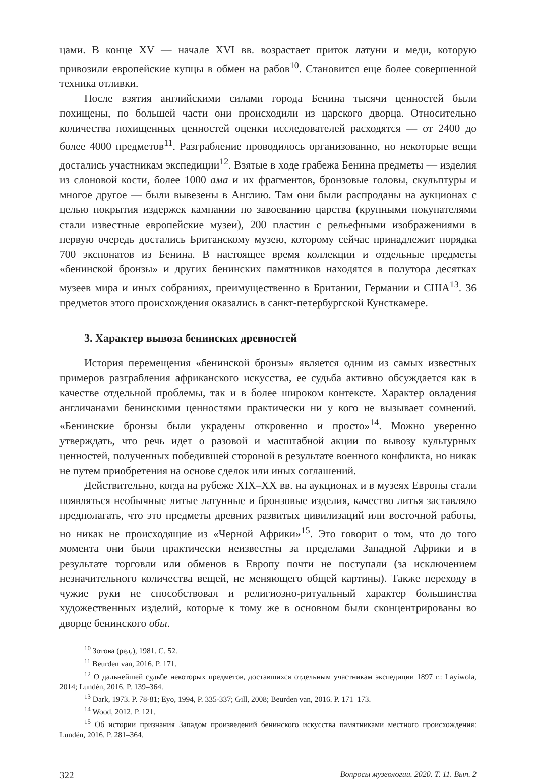цами. В конце XV — начале XVI вв. возрастает приток латуни и меди, которую привозили европейские купцы в обмен на рабов<sup>10</sup>. Становится еще более совершенной техника отливки.
После взятия английскими силами города Бенина тысячи ценностей были похищены, по большей части они происходили из царского дворца. Относительно количества похищенных ценностей оценки исследователей расходятся — от 2400 до более 4000 предметов<sup>11</sup>. Разграбление проводилось организованно, но некоторые вещи достались участникам экспедиции<sup>12</sup>. Взятые в ходе грабежа Бенина предметы — изделия из слоновой кости, более 1000 ама и их фрагментов, бронзовые головы, скульптуры и многое другое — были вывезены в Англию. Там они были распроданы на аукционах с целью покрытия издержек кампании по завоеванию царства (крупными покупателями стали известные европейские музеи), 200 пластин с рельефными изображениями в первую очередь достались Британскому музею, которому сейчас принадлежит порядка 700 экспонатов из Бенина. В настоящее время коллекции и отдельные предметы «бенинской бронзы» и других бенинских памятников находятся в полутора десятках музеев мира и иных собраниях, преимущественно в Британии, Германии и США<sup>13</sup>. 36 предметов этого происхождения оказались в санкт-петербургской Кунсткамере.
3. Характер вывоза бенинских древностей
История перемещения «бенинской бронзы» является одним из самых известных примеров разграбления африканского искусства, ее судьба активно обсуждается как в качестве отдельной проблемы, так и в более широком контексте. Характер овладения англичанами бенинскими ценностями практически ни у кого не вызывает сомнений. «Бенинские бронзы были украдены откровенно и просто»<sup>14</sup>. Можно уверенно утверждать, что речь идет о разовой и масштабной акции по вывозу культурных ценностей, полученных победившей стороной в результате военного конфликта, но никак не путем приобретения на основе сделок или иных соглашений.
Действительно, когда на рубеже XIX–XX вв. на аукционах и в музеях Европы стали появляться необычные литые латунные и бронзовые изделия, качество литья заставляло предполагать, что это предметы древних развитых цивилизаций или восточной работы, но никак не происходящие из «Черной Африки»<sup>15</sup>. Это говорит о том, что до того момента они были практически неизвестны за пределами Западной Африки и в результате торговли или обменов в Европу почти не поступали (за исключением незначительного количества вещей, не меняющего общей картины). Также переходу в чужие руки не способствовал и религиозно-ритуальный характер большинства художественных изделий, которые к тому же в основном были сконцентрированы во дворце бенинского обы.
<sup>10</sup> Зотова (ред.), 1981. С. 52.
<sup>11</sup> Beurden van, 2016. P. 171.
<sup>12</sup> О дальнейшей судьбе некоторых предметов, доставшихся отдельным участникам экспедиции 1897 г.: Layiwola, 2014; Lundén, 2016. P. 139–364.
<sup>13</sup> Dark, 1973. P. 78-81; Eyo, 1994, P. 335-337; Gill, 2008; Beurden van, 2016. P. 171–173.
<sup>14</sup> Wood, 2012. P. 121.
<sup>15</sup> Об истории признания Западом произведений бенинского искусства памятниками местного происхождения: Lundén, 2016. P. 281–364.
322 Вопросы музеологии. 2020. Т. 11. Вып. 2